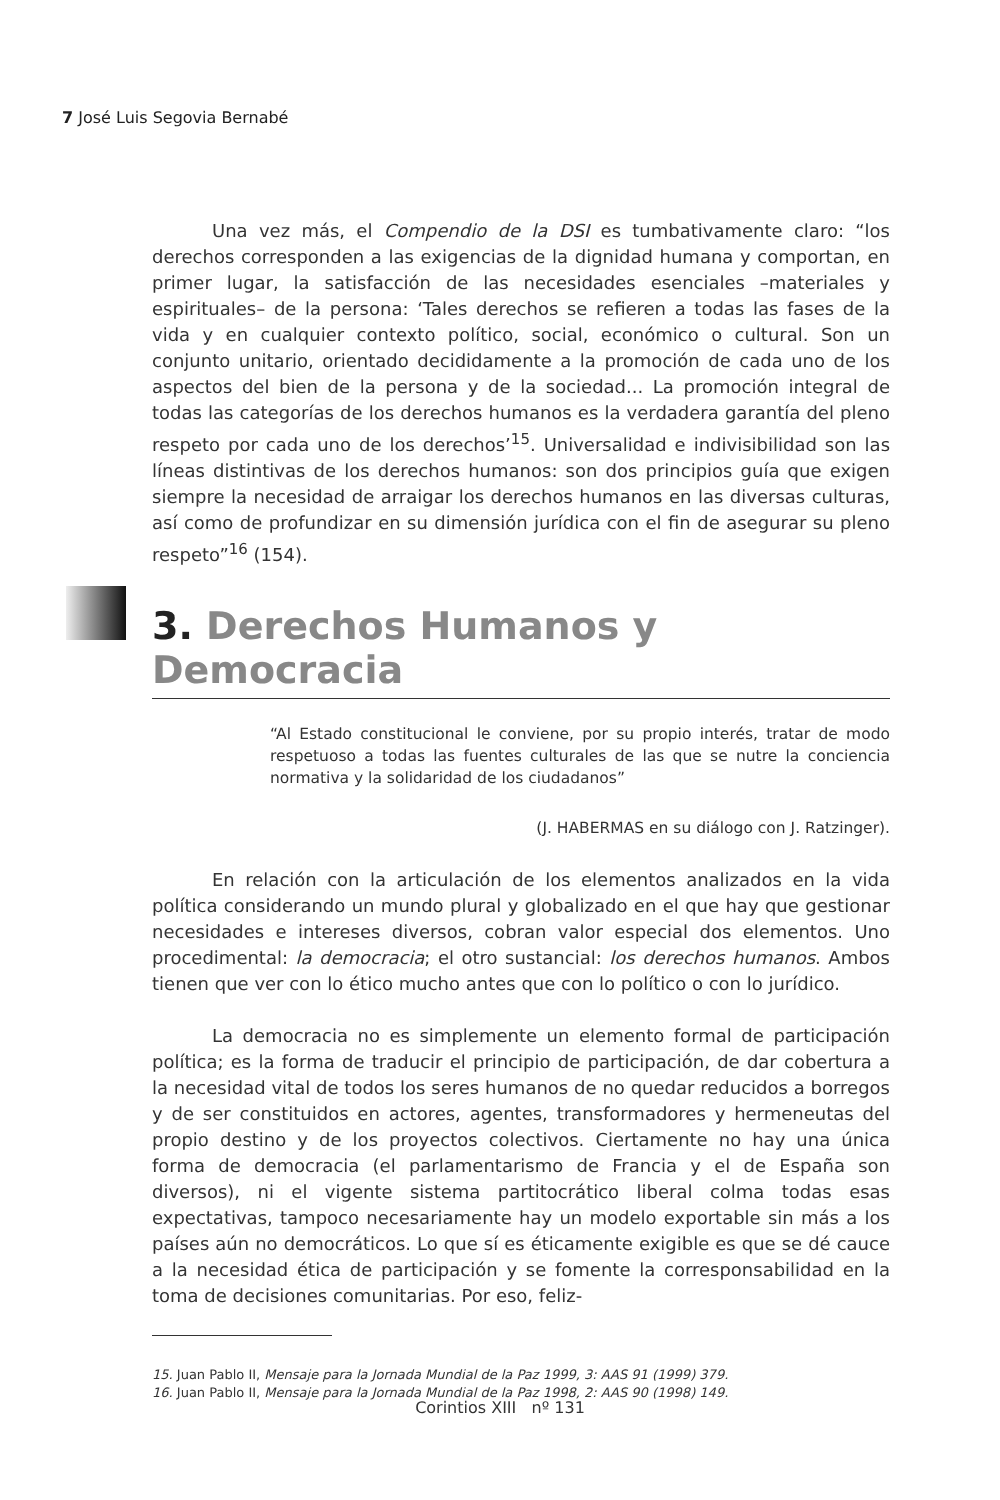7 José Luis Segovia Bernabé
Una vez más, el Compendio de la DSI es tumbativamente claro: “los derechos corresponden a las exigencias de la dignidad humana y comportan, en primer lugar, la satisfacción de las necesidades esenciales –materiales y espirituales– de la persona: ‘Tales derechos se refieren a todas las fases de la vida y en cualquier contexto político, social, económico o cultural. Son un conjunto unitario, orientado decididamente a la promoción de cada uno de los aspectos del bien de la persona y de la sociedad... La promoción integral de todas las categorías de los derechos humanos es la verdadera garantía del pleno respeto por cada uno de los derechos’<sup>15</sup>. Universalidad e indivisibilidad son las líneas distintivas de los derechos humanos: son dos principios guía que exigen siempre la necesidad de arraigar los derechos humanos en las diversas culturas, así como de profundizar en su dimensión jurídica con el fin de asegurar su pleno respeto”<sup>16</sup> (154).
3. Derechos Humanos y Democracia
“Al Estado constitucional le conviene, por su propio interés, tratar de modo respetuoso a todas las fuentes culturales de las que se nutre la conciencia normativa y la solidaridad de los ciudadanos”
(J. HABERMAS en su diálogo con J. Ratzinger).
En relación con la articulación de los elementos analizados en la vida política considerando un mundo plural y globalizado en el que hay que gestionar necesidades e intereses diversos, cobran valor especial dos elementos. Uno procedimental: la democracia; el otro sustancial: los derechos humanos. Ambos tienen que ver con lo ético mucho antes que con lo político o con lo jurídico.
La democracia no es simplemente un elemento formal de participación política; es la forma de traducir el principio de participación, de dar cobertura a la necesidad vital de todos los seres humanos de no quedar reducidos a borregos y de ser constituidos en actores, agentes, transformadores y hermeneutas del propio destino y de los proyectos colectivos. Ciertamente no hay una única forma de democracia (el parlamentarismo de Francia y el de España son diversos), ni el vigente sistema partitocrático liberal colma todas esas expectativas, tampoco necesariamente hay un modelo exportable sin más a los países aún no democráticos. Lo que sí es éticamente exigible es que se dé cauce a la necesidad ética de participación y se fomente la corresponsabilidad en la toma de decisiones comunitarias. Por eso, feliz-
15. Juan Pablo II, Mensaje para la Jornada Mundial de la Paz 1999, 3: AAS 91 (1999) 379.
16. Juan Pablo II, Mensaje para la Jornada Mundial de la Paz 1998, 2: AAS 90 (1998) 149.
Corintios XIII nº 131